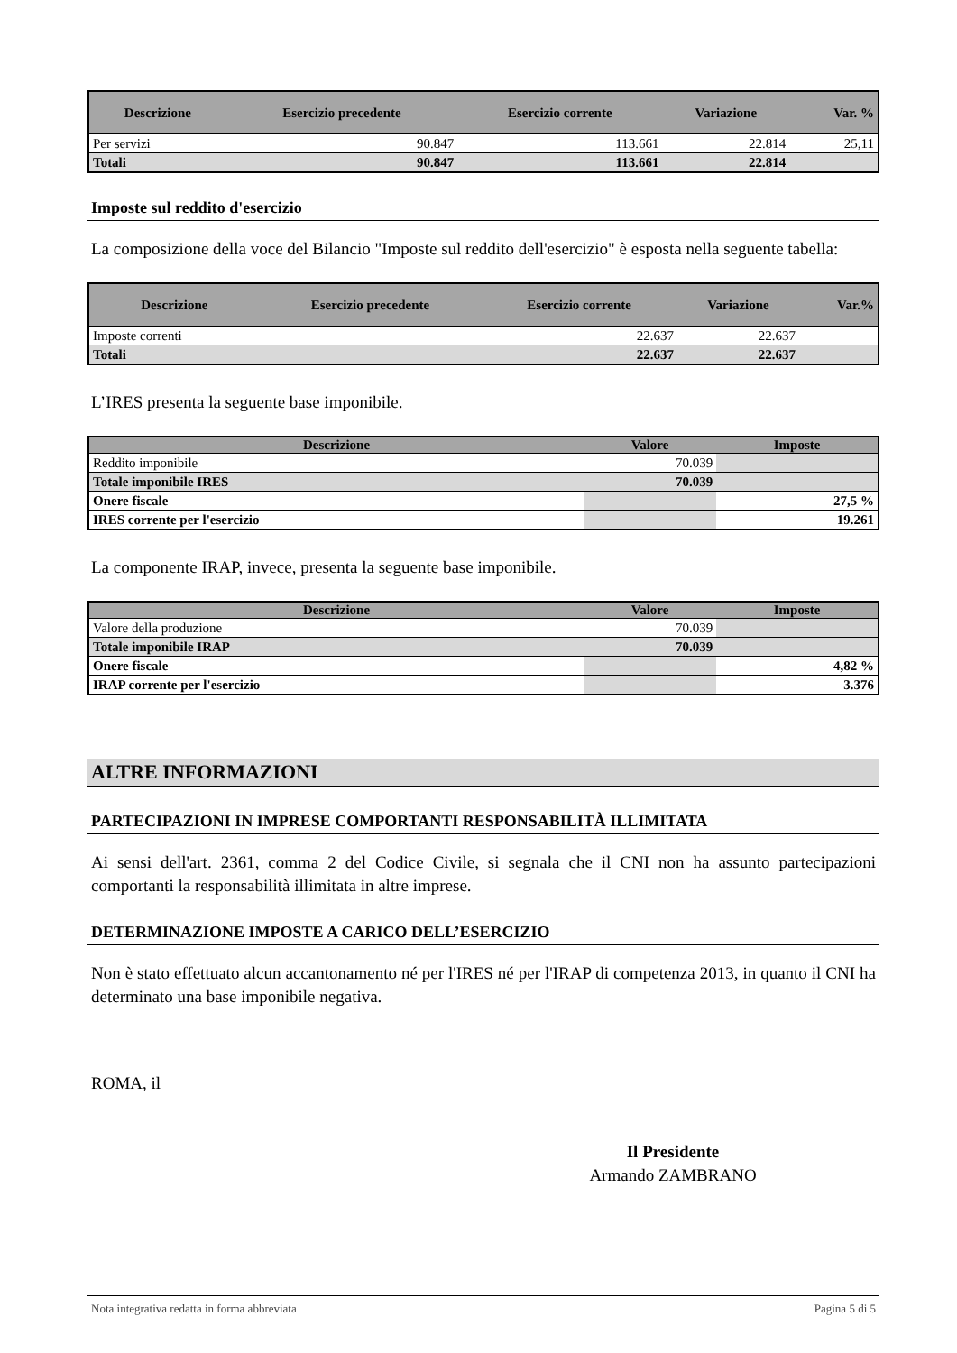| Descrizione | Esercizio precedente | Esercizio corrente | Variazione | Var. % |
| --- | --- | --- | --- | --- |
| Per servizi | 90.847 | 113.661 | 22.814 | 25,11 |
| Totali | 90.847 | 113.661 | 22.814 | |
Imposte sul reddito d'esercizio
La composizione della voce del Bilancio "Imposte sul reddito dell'esercizio" è esposta nella seguente tabella:
| Descrizione | Esercizio precedente | Esercizio corrente | Variazione | Var.% |
| --- | --- | --- | --- | --- |
| Imposte correnti | | 22.637 | 22.637 | |
| Totali | | 22.637 | 22.637 | |
L’IRES presenta la seguente base imponibile.
| Descrizione | Valore | Imposte |
| --- | --- | --- |
| Reddito imponibile | 70.039 | |
| Totale imponibile IRES | 70.039 | |
| Onere fiscale | | 27,5 % |
| IRES corrente per l'esercizio | | 19.261 |
La componente IRAP, invece, presenta la seguente base imponibile.
| Descrizione | Valore | Imposte |
| --- | --- | --- |
| Valore della produzione | 70.039 | |
| Totale imponibile IRAP | 70.039 | |
| Onere fiscale | | 4,82 % |
| IRAP corrente per l'esercizio | | 3.376 |
ALTRE INFORMAZIONI
PARTECIPAZIONI IN IMPRESE COMPORTANTI RESPONSABILITÀ ILLIMITATA
Ai sensi dell'art. 2361, comma 2 del Codice Civile, si segnala che il CNI non ha assunto partecipazioni comportanti la responsabilità illimitata in altre imprese.
DETERMINAZIONE IMPOSTE A CARICO DELL’ESERCIZIO
Non è stato effettuato alcun accantonamento né per l'IRES né per l'IRAP di competenza 2013, in quanto il CNI ha determinato una base imponibile negativa.
ROMA, il
Il Presidente
Armando ZAMBRANO
Nota integrativa redatta in forma abbreviata Pagina 5 di 5